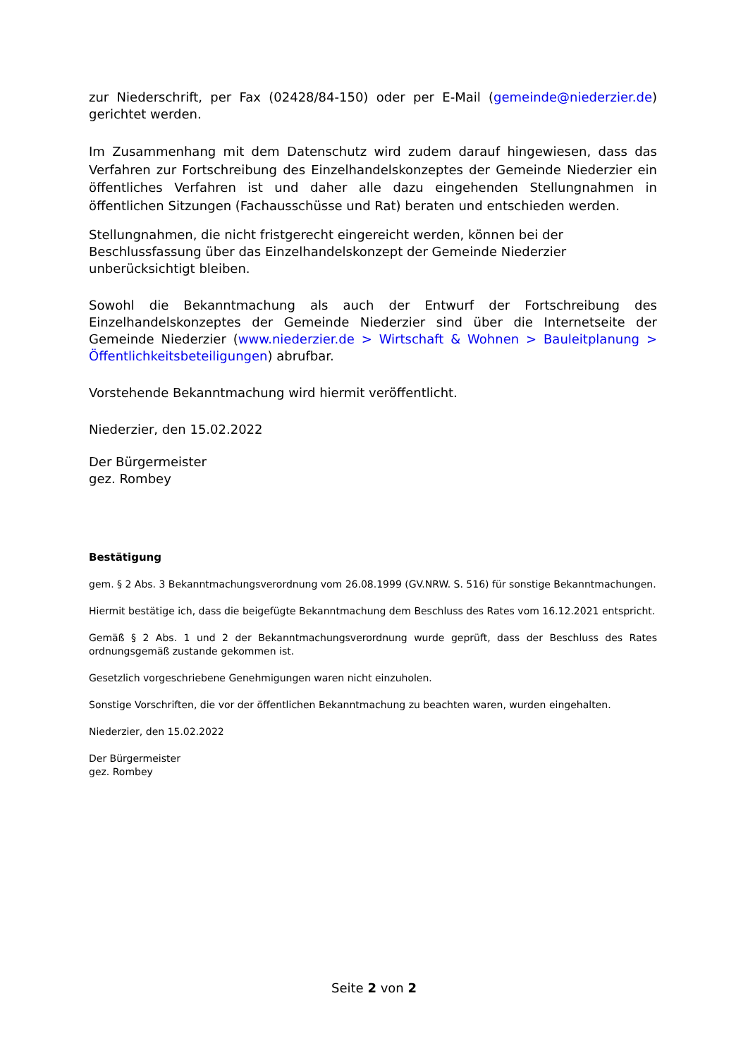zur Niederschrift, per Fax (02428/84-150) oder per E-Mail (gemeinde@niederzier.de) gerichtet werden.
Im Zusammenhang mit dem Datenschutz wird zudem darauf hingewiesen, dass das Verfahren zur Fortschreibung des Einzelhandelskonzeptes der Gemeinde Niederzier ein öffentliches Verfahren ist und daher alle dazu eingehenden Stellungnahmen in öffentlichen Sitzungen (Fachausschüsse und Rat) beraten und entschieden werden.
Stellungnahmen, die nicht fristgerecht eingereicht werden, können bei der Beschlussfassung über das Einzelhandelskonzept der Gemeinde Niederzier unberücksichtigt bleiben.
Sowohl die Bekanntmachung als auch der Entwurf der Fortschreibung des Einzelhandelskonzeptes der Gemeinde Niederzier sind über die Internetseite der Gemeinde Niederzier (www.niederzier.de > Wirtschaft & Wohnen > Bauleitplanung > Öffentlichkeitsbeteiligungen) abrufbar.
Vorstehende Bekanntmachung wird hiermit veröffentlicht.
Niederzier, den 15.02.2022
Der Bürgermeister
gez. Rombey
Bestätigung
gem. § 2 Abs. 3 Bekanntmachungsverordnung vom 26.08.1999 (GV.NRW. S. 516) für sonstige Bekanntmachungen.
Hiermit bestätige ich, dass die beigefügte Bekanntmachung dem Beschluss des Rates vom 16.12.2021 entspricht.
Gemäß § 2 Abs. 1 und 2 der Bekanntmachungsverordnung wurde geprüft, dass der Beschluss des Rates ordnungsgemäß zustande gekommen ist.
Gesetzlich vorgeschriebene Genehmigungen waren nicht einzuholen.
Sonstige Vorschriften, die vor der öffentlichen Bekanntmachung zu beachten waren, wurden eingehalten.
Niederzier, den 15.02.2022
Der Bürgermeister
gez. Rombey
Seite 2 von 2